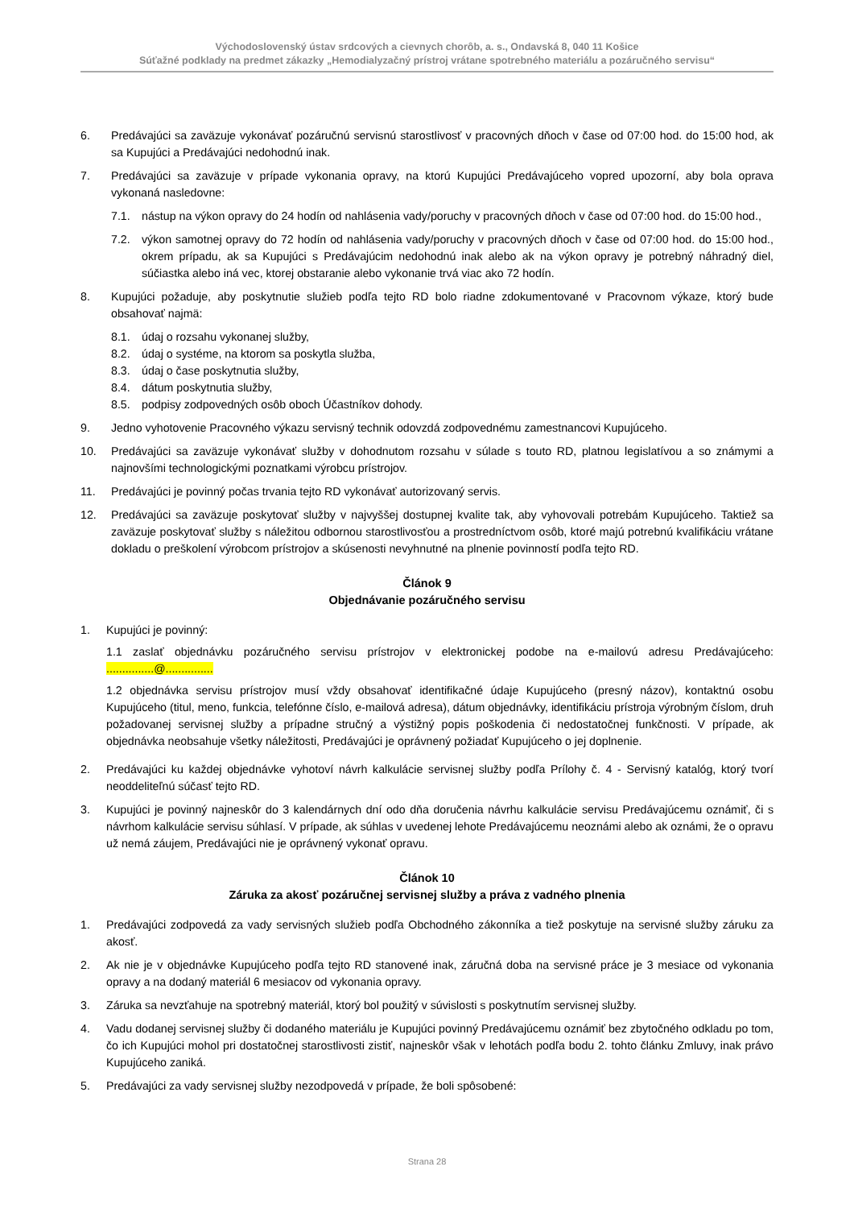Východoslovenský ústav srdcových a cievnych chorôb, a. s., Ondavská 8, 040 11 Košice
Súťažné podklady na predmet zákazky „Hemodialyzačný prístroj vrátane spotrebného materiálu a pozáručného servisu“
6. Predávajúci sa zaväzuje vykonávať pozáručnú servisnú starostlivosť v pracovných dňoch v čase od 07:00 hod. do 15:00 hod, ak sa Kupujúci a Predávajúci nedohodnú inak.
7. Predávajúci sa zaväzuje v prípade vykonania opravy, na ktorú Kupujúci Predávajúceho vopred upozorní, aby bola oprava vykonaná nasledovne:
7.1. nástup na výkon opravy do 24 hodín od nahlásenia vady/poruchy v pracovných dňoch v čase od 07:00 hod. do 15:00 hod.,
7.2. výkon samotnej opravy do 72 hodín od nahlásenia vady/poruchy v pracovných dňoch v čase od 07:00 hod. do 15:00 hod., okrem prípadu, ak sa Kupujúci s Predávajúcim nedohodnú inak alebo ak na výkon opravy je potrebný náhradný diel, súčiastka alebo iná vec, ktorej obstaranie alebo vykonanie trvá viac ako 72 hodín.
8. Kupujúci požaduje, aby poskytnutie služieb podľa tejto RD bolo riadne zdokumentované v Pracovnom výkaze, ktorý bude obsahovať najmä:
8.1. údaj o rozsahu vykonanej služby,
8.2. údaj o systéme, na ktorom sa poskytla služba,
8.3. údaj o čase poskytnutia služby,
8.4. dátum poskytnutia služby,
8.5. podpisy zodpovedných osôb oboch Účastníkov dohody.
9. Jedno vyhotovenie Pracovného výkazu servisný technik odovzdá zodpovednému zamestnancovi Kupujúceho.
10. Predávajúci sa zaväzuje vykonávať služby v dohodnutom rozsahu v súlade s touto RD, platnou legislatívou a so známymi a najnovšími technologickými poznatkami výrobcu prístrojov.
11. Predávajúci je povinný počas trvania tejto RD vykonávať autorizovaný servis.
12. Predávajúci sa zaväzuje poskytovať služby v najvyššej dostupnej kvalite tak, aby vyhovovali potrebám Kupujúceho. Taktiež sa zaväzuje poskytovať služby s náležitou odbornou starostlivosťou a prostredníctvom osôb, ktoré majú potrebnú kvalifikáciu vrátane dokladu o preškolení výrobcom prístrojov a skúsenosti nevyhnutné na plnenie povinností podľa tejto RD.
Článok 9
Objednávanie pozáručného servisu
1. Kupujúci je povinný:
1.1 zaslať objednávku pozáručného servisu prístrojov v elektronickej podobe na e-mailovú adresu Predávajúceho: ...............@...............
1.2 objednávka servisu prístrojov musí vždy obsahovať identifikačné údaje Kupujúceho (presný názov), kontaktnú osobu Kupujúceho (titul, meno, funkcia, telefónne číslo, e-mailová adresa), dátum objednávky, identifikáciu prístroja výrobným číslom, druh požadovanej servisnej služby a prípadne stručný a výstižný popis poškodenia či nedostatočnej funkčnosti. V prípade, ak objednávka neobsahuje všetky náležitosti, Predávajúci je oprávnený požiadať Kupujúceho o jej doplnenie.
2. Predávajúci ku každej objednávke vyhotoví návrh kalkulácie servisnej služby podľa Prílohy č. 4 - Servisný katalóg, ktorý tvorí neoddeliteľnú súčasť tejto RD.
3. Kupujúci je povinný najneskôr do 3 kalendárnych dní odo dňa doručenia návrhu kalkulácie servisu Predávajúcemu oznámiť, či s návrhom kalkulácie servisu súhlasí. V prípade, ak súhlas v uvedenej lehote Predávajúcemu neoznámi alebo ak oznámi, že o opravu už nemá záujem, Predávajúci nie je oprávnený vykonať opravu.
Článok 10
Záruka za akosť pozáručnej servisnej služby a práva z vadného plnenia
1. Predávajúci zodpovedá za vady servisných služieb podľa Obchodného zákonníka a tiež poskytuje na servisné služby záruku za akosť.
2. Ak nie je v objednávke Kupujúceho podľa tejto RD stanovené inak, záručná doba na servisné práce je 3 mesiace od vykonania opravy a na dodaný materiál 6 mesiacov od vykonania opravy.
3. Záruka sa nevzťahuje na spotrebný materiál, ktorý bol použitý v súvislosti s poskytnutím servisnej služby.
4. Vadu dodanej servisnej služby či dodaného materiálu je Kupujúci povinný Predávajúcemu oznámiť bez zbytočného odkladu po tom, čo ich Kupujúci mohol pri dostatočnej starostlivosti zistiť, najneskôr však v lehotách podľa bodu 2. tohto článku Zmluvy, inak právo Kupujúceho zaniká.
5. Predávajúci za vady servisnej služby nezodpovedá v prípade, že boli spôsobené:
Strana 28